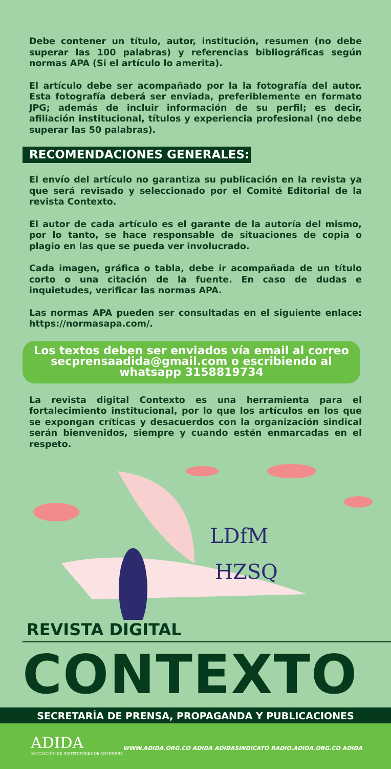Debe contener un título, autor, institución, resumen (no debe superar las 100 palabras) y referencias bibliográficas según normas APA (Si el artículo lo amerita).
El artículo debe ser acompañado por la la fotografía del autor. Esta fotografía deberá ser enviada, preferiblemente en formato JPG; además de incluir información de su perfil; es decir, afiliación institucional, títulos y experiencia profesional (no debe superar las 50 palabras).
RECOMENDACIONES GENERALES:
El envío del artículo no garantiza su publicación en la revista ya que será revisado y seleccionado por el Comité Editorial de la revista Contexto.
El autor de cada artículo es el garante de la autoría del mismo, por lo tanto, se hace responsable de situaciones de copia o plagio en las que se pueda ver involucrado.
Cada imagen, gráfica o tabla, debe ir acompañada de un título corto o una citación de la fuente. En caso de dudas e inquietudes, verificar las normas APA.
Las normas APA pueden ser consultadas en el siguiente enlace: https://normasapa.com/.
Los textos deben ser enviados vía email al correo secprensaadida@gmail.com o escribiendo al whatsapp 3158819734
La revista digital Contexto es una herramienta para el fortalecimiento institucional, por lo que los artículos en los que se expongan críticas y desacuerdos con la organización sindical serán bienvenidos, siempre y cuando estén enmarcadas en el respeto.
LDfM
HZSQ
REVISTA DIGITAL
CONTEXTO
SECRETARÍA DE PRENSA, PROPAGANDA Y PUBLICACIONES
ADIDA
ASOCIACIÓN DE INSTITUTORES DE ANTIOQUIA
WWW.ADIDA.ORG.CO ADIDA ADIDASINDICATO RADIO.ADIDA.ORG.CO ADIDA